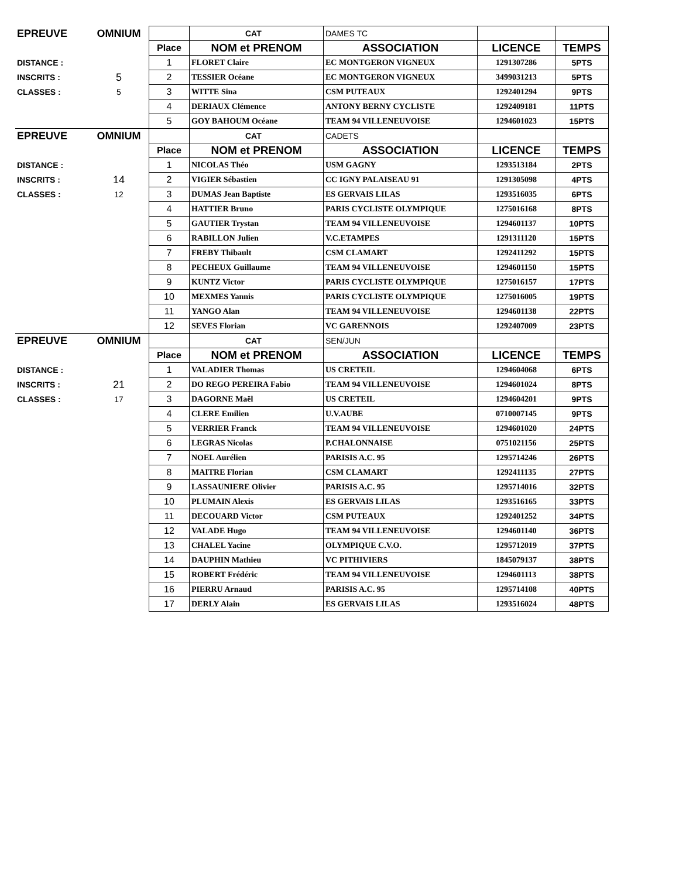| EPREUVE | OMNIUM | | CAT | DAMES TC | | |
| | | Place | NOM et PRENOM | ASSOCIATION | LICENCE | TEMPS |
| DISTANCE : | | 1 | FLORET Claire | EC MONTGERON VIGNEUX | 1291307286 | 5PTS |
| INSCRITS : | 5 | 2 | TESSIER Océane | EC MONTGERON VIGNEUX | 3499031213 | 5PTS |
| CLASSES : | 5 | 3 | WITTE Sina | CSM PUTEAUX | 1292401294 | 9PTS |
| | | 4 | DERIAUX Clémence | ANTONY BERNY CYCLISTE | 1292409181 | 11PTS |
| | | 5 | GOY BAHOUM Océane | TEAM 94 VILLENEUVOISE | 1294601023 | 15PTS |
| EPREUVE | OMNIUM | | CAT | CADETS | | |
| | | Place | NOM et PRENOM | ASSOCIATION | LICENCE | TEMPS |
| DISTANCE : | | 1 | NICOLAS Théo | USM GAGNY | 1293513184 | 2PTS |
| INSCRITS : | 14 | 2 | VIGIER Sébastien | CC IGNY PALAISEAU 91 | 1291305098 | 4PTS |
| CLASSES : | 12 | 3 | DUMAS Jean Baptiste | ES GERVAIS LILAS | 1293516035 | 6PTS |
| | | 4 | HATTIER Bruno | PARIS CYCLISTE OLYMPIQUE | 1275016168 | 8PTS |
| | | 5 | GAUTIER Trystan | TEAM 94 VILLENEUVOISE | 1294601137 | 10PTS |
| | | 6 | RABILLON Julien | V.C.ETAMPES | 1291311120 | 15PTS |
| | | 7 | FREBY Thibault | CSM CLAMART | 1292411292 | 15PTS |
| | | 8 | PECHEUX Guillaume | TEAM 94 VILLENEUVOISE | 1294601150 | 15PTS |
| | | 9 | KUNTZ Victor | PARIS CYCLISTE OLYMPIQUE | 1275016157 | 17PTS |
| | | 10 | MEXMES Yannis | PARIS CYCLISTE OLYMPIQUE | 1275016005 | 19PTS |
| | | 11 | YANGO Alan | TEAM 94 VILLENEUVOISE | 1294601138 | 22PTS |
| | | 12 | SEVES Florian | VC GARENNOIS | 1292407009 | 23PTS |
| EPREUVE | OMNIUM | | CAT | SEN/JUN | | |
| | | Place | NOM et PRENOM | ASSOCIATION | LICENCE | TEMPS |
| DISTANCE : | | 1 | VALADIER Thomas | US CRETEIL | 1294604068 | 6PTS |
| INSCRITS : | 21 | 2 | DO REGO PEREIRA Fabio | TEAM 94 VILLENEUVOISE | 1294601024 | 8PTS |
| CLASSES : | 17 | 3 | DAGORNE Maël | US CRETEIL | 1294604201 | 9PTS |
| | | 4 | CLERE Emilien | U.V.AUBE | 0710007145 | 9PTS |
| | | 5 | VERRIER Franck | TEAM 94 VILLENEUVOISE | 1294601020 | 24PTS |
| | | 6 | LEGRAS Nicolas | P.CHALONNAISE | 0751021156 | 25PTS |
| | | 7 | NOEL Aurélien | PARISIS A.C. 95 | 1295714246 | 26PTS |
| | | 8 | MAITRE Florian | CSM CLAMART | 1292411135 | 27PTS |
| | | 9 | LASSAUNIERE Olivier | PARISIS A.C. 95 | 1295714016 | 32PTS |
| | | 10 | PLUMAIN Alexis | ES GERVAIS LILAS | 1293516165 | 33PTS |
| | | 11 | DECOUARD Victor | CSM PUTEAUX | 1292401252 | 34PTS |
| | | 12 | VALADE Hugo | TEAM 94 VILLENEUVOISE | 1294601140 | 36PTS |
| | | 13 | CHALEL Yacine | OLYMPIQUE C.V.O. | 1295712019 | 37PTS |
| | | 14 | DAUPHIN Mathieu | VC PITHIVIERS | 1845079137 | 38PTS |
| | | 15 | ROBERT Frédéric | TEAM 94 VILLENEUVOISE | 1294601113 | 38PTS |
| | | 16 | PIERRU Arnaud | PARISIS A.C. 95 | 1295714108 | 40PTS |
| | | 17 | DERLY Alain | ES GERVAIS LILAS | 1293516024 | 48PTS |